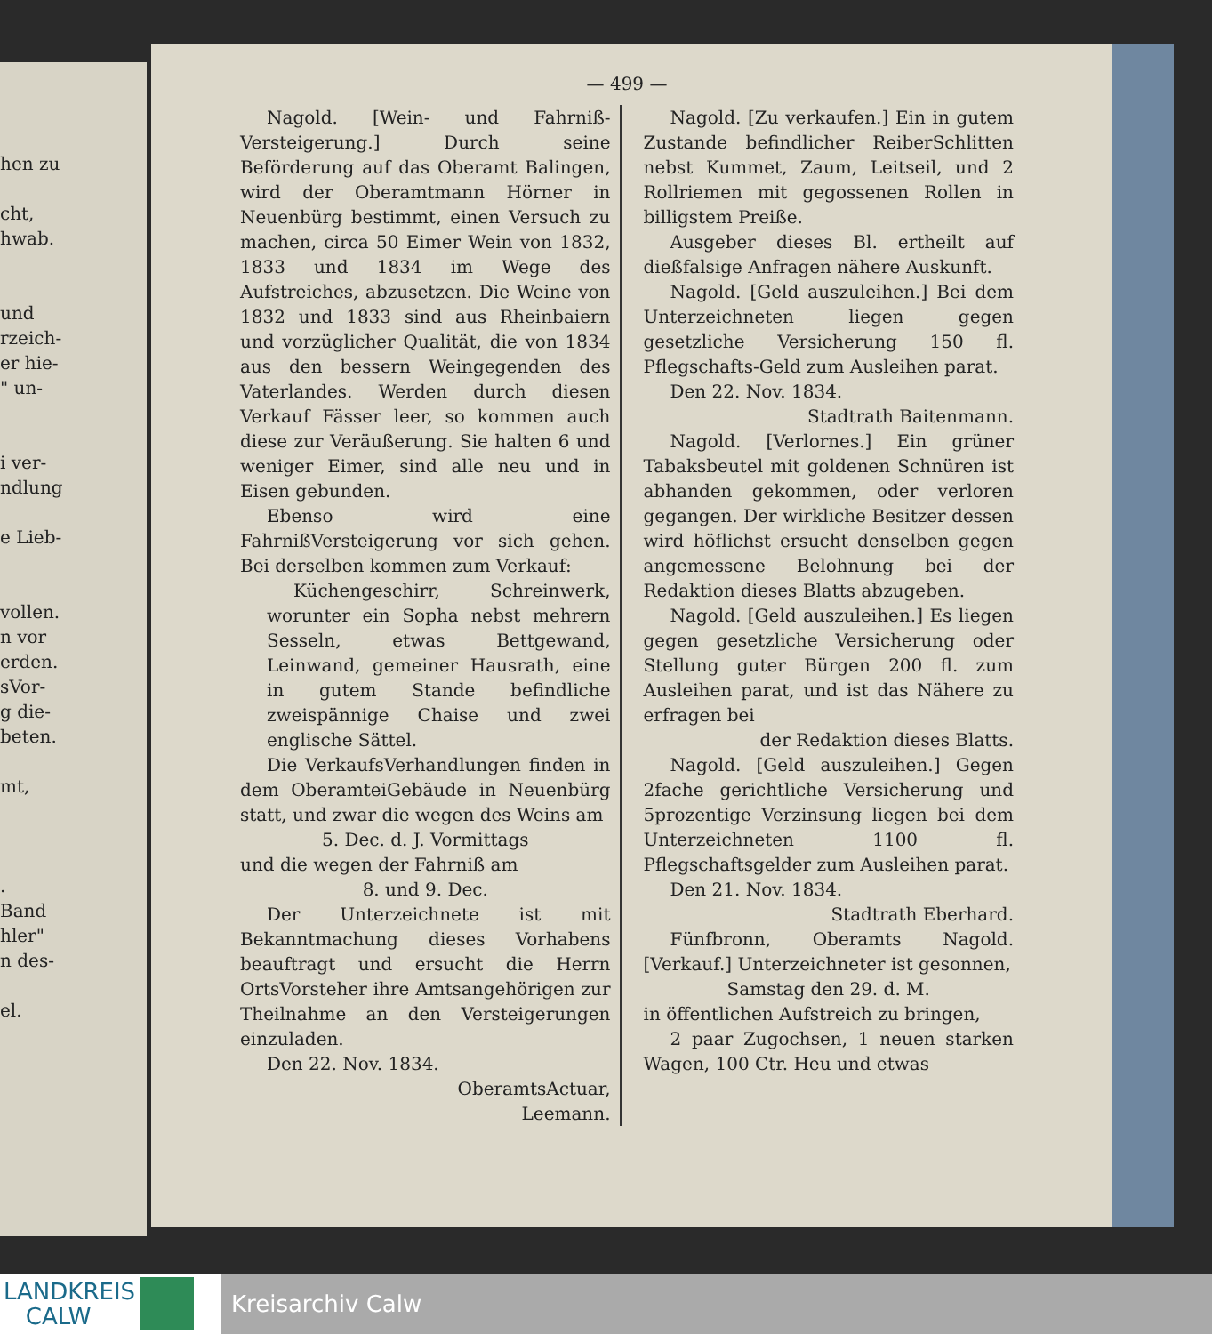hen zu
cht,
hwab.
und
rzeich-
er hie-
" un-
i ver-
ndlung
e Lieb-
vollen.
n vor
erden.
sVor-
g die-
beten.
mt,
.
Band
hler"
n des-
el.
— 499 —
Nagold. [Wein- und Fahrniß-Versteigerung.] Durch seine Beförderung auf das Oberamt Balingen, wird der Oberamtmann Hörner in Neuenbürg bestimmt, einen Versuch zu machen, circa 50 Eimer Wein von 1832, 1833 und 1834 im Wege des Aufstreiches, abzusetzen. Die Weine von 1832 und 1833 sind aus Rheinbaiern und vorzüglicher Qualität, die von 1834 aus den bessern Weingegenden des Vaterlandes. Werden durch diesen Verkauf Fässer leer, so kommen auch diese zur Veräußerung. Sie halten 6 und weniger Eimer, sind alle neu und in Eisen gebunden.
Ebenso wird eine FahrnißVersteigerung vor sich gehen. Bei derselben kommen zum Verkauf:
Küchengeschirr, Schreinwerk, worunter ein Sopha nebst mehrern Sesseln, etwas Bettgewand, Leinwand, gemeiner Hausrath, eine in gutem Stande befindliche zweispännige Chaise und zwei englische Sättel.
Die VerkaufsVerhandlungen finden in dem OberamteiGebäude in Neuenbürg statt, und zwar die wegen des Weins am
5. Dec. d. J. Vormittags
und die wegen der Fahrniß am
8. und 9. Dec.
Der Unterzeichnete ist mit Bekanntmachung dieses Vorhabens beauftragt und ersucht die Herrn OrtsVorsteher ihre Amtsangehörigen zur Theilnahme an den Versteigerungen einzuladen.
Den 22. Nov. 1834.
OberamtsActuar,
Leemann.
Nagold. [Zu verkaufen.] Ein in gutem Zustande befindlicher ReiberSchlitten nebst Kummet, Zaum, Leitseil, und 2 Rollriemen mit gegossenen Rollen in billigstem Preiße.
Ausgeber dieses Bl. ertheilt auf dießfalsige Anfragen nähere Auskunft.
Nagold. [Geld auszuleihen.] Bei dem Unterzeichneten liegen gegen gesetzliche Versicherung 150 fl. Pflegschafts-Geld zum Ausleihen parat.
Den 22. Nov. 1834.
Stadtrath Baitenmann.
Nagold. [Verlornes.] Ein grüner Tabaksbeutel mit goldenen Schnüren ist abhanden gekommen, oder verloren gegangen. Der wirkliche Besitzer dessen wird höflichst ersucht denselben gegen angemessene Belohnung bei der Redaktion dieses Blatts abzugeben.
Nagold. [Geld auszuleihen.] Es liegen gegen gesetzliche Versicherung oder Stellung guter Bürgen 200 fl. zum Ausleihen parat, und ist das Nähere zu erfragen bei
der Redaktion dieses Blatts.
Nagold. [Geld auszuleihen.] Gegen 2fache gerichtliche Versicherung und 5prozentige Verzinsung liegen bei dem Unterzeichneten 1100 fl. Pflegschaftsgelder zum Ausleihen parat.
Den 21. Nov. 1834.
Stadtrath Eberhard.
Fünfbronn, Oberamts Nagold. [Verkauf.] Unterzeichneter ist gesonnen,
Samstag den 29. d. M.
in öffentlichen Aufstreich zu bringen,
2 paar Zugochsen, 1 neuen starken Wagen, 100 Ctr. Heu und etwas
LANDKREIS
CALW
Kreisarchiv Calw